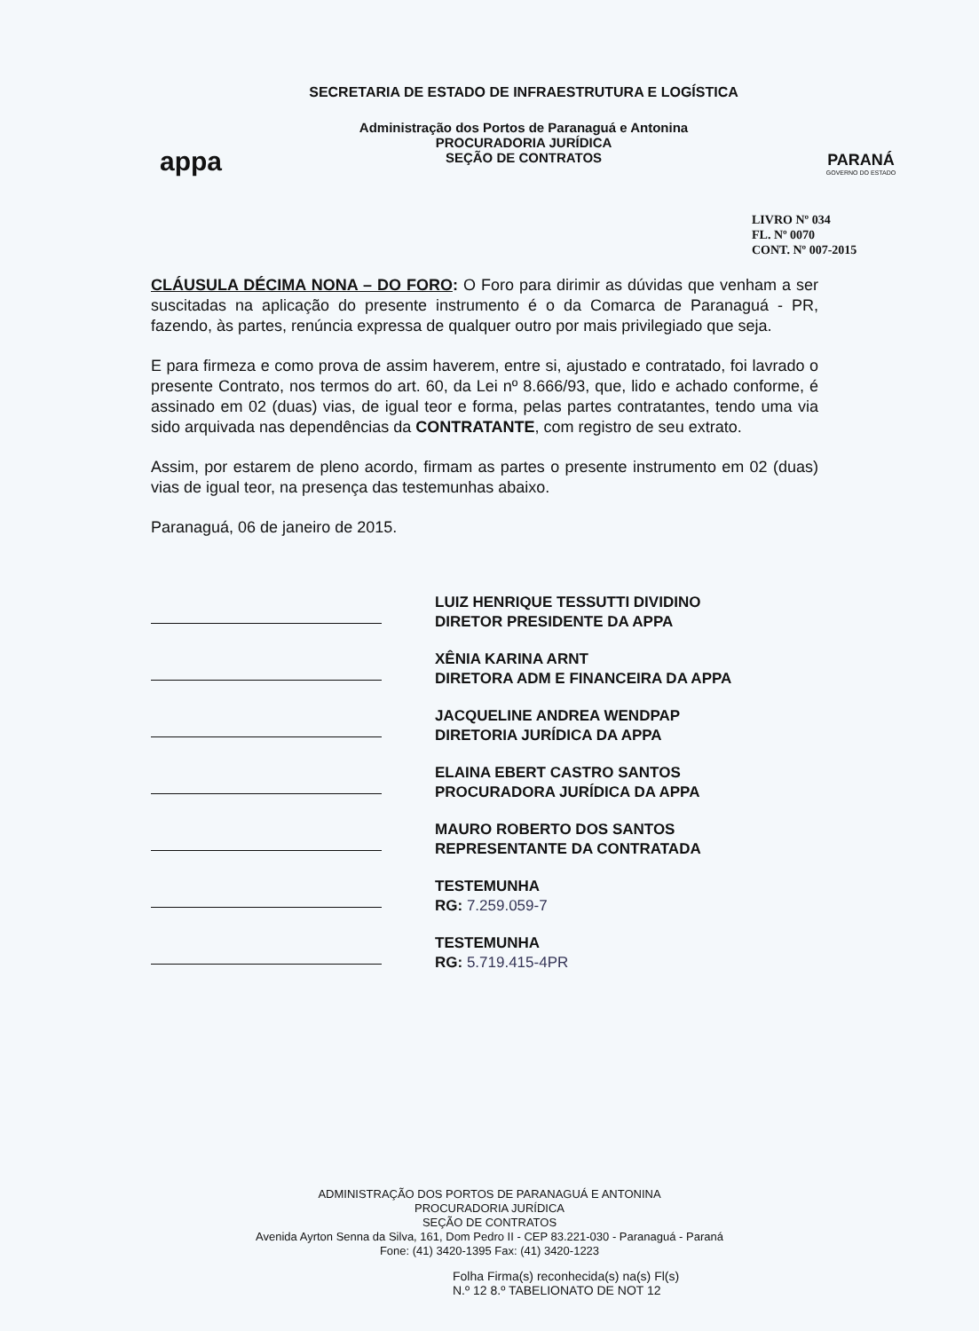appa
SECRETARIA DE ESTADO DE INFRAESTRUTURA E LOGÍSTICA
Administração dos Portos de Paranaguá e Antonina
PROCURADORIA JURÍDICA
SEÇÃO DE CONTRATOS
PARANÁ
GOVERNO DO ESTADO
LIVRO Nº 034
FL. Nº 0070
CONT. Nº 007-2015
CLÁUSULA DÉCIMA NONA – DO FORO: O Foro para dirimir as dúvidas que venham a ser suscitadas na aplicação do presente instrumento é o da Comarca de Paranaguá - PR, fazendo, às partes, renúncia expressa de qualquer outro por mais privilegiado que seja.
E para firmeza e como prova de assim haverem, entre si, ajustado e contratado, foi lavrado o presente Contrato, nos termos do art. 60, da Lei nº 8.666/93, que, lido e achado conforme, é assinado em 02 (duas) vias, de igual teor e forma, pelas partes contratantes, tendo uma via sido arquivada nas dependências da CONTRATANTE, com registro de seu extrato.
Assim, por estarem de pleno acordo, firmam as partes o presente instrumento em 02 (duas) vias de igual teor, na presença das testemunhas abaixo.
Paranaguá, 06 de janeiro de 2015.
LUIZ HENRIQUE TESSUTTI DIVIDINO
DIRETOR PRESIDENTE DA APPA
XÊNIA KARINA ARNT
DIRETORA ADM E FINANCEIRA DA APPA
JACQUELINE ANDREA WENDPAP
DIRETORIA JURÍDICA DA APPA
ELAINA EBERT CASTRO SANTOS
PROCURADORA JURÍDICA DA APPA
MAURO ROBERTO DOS SANTOS
REPRESENTANTE DA CONTRATADA
TESTEMUNHA
RG: 7.259.059-7
TESTEMUNHA
RG: 5.719.415-4PR
ADMINISTRAÇÃO DOS PORTOS DE PARANAGUÁ E ANTONINA
PROCURADORIA JURÍDICA
SEÇÃO DE CONTRATOS
Avenida Ayrton Senna da Silva, 161, Dom Pedro II - CEP 83.221-030 - Paranaguá - Paraná
Fone: (41) 3420-1395 Fax: (41) 3420-1223
Folha Firma(s) reconhecida(s) na(s) Fl(s)
N.º 12 8.º TABELIONATO DE NOT 12